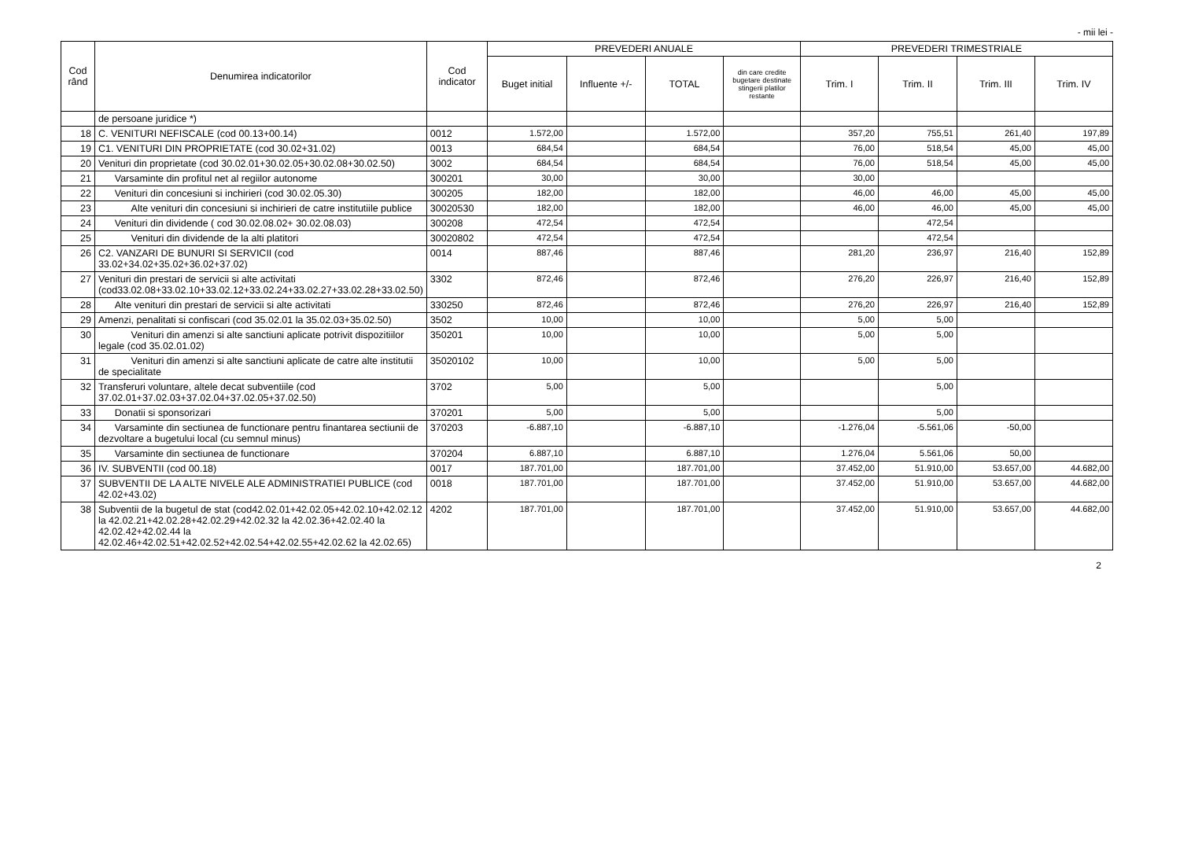- mii lei -
| Cod rând | Denumirea indicatorilor | Cod indicator | PREVEDERI ANUALE | | | | PREVEDERI TRIMESTRIALE | | | |
| --- | --- | --- | --- | --- | --- | --- | --- | --- | --- | --- |
| | | | Buget initial | Influente +/- | TOTAL | din care credite bugetare destinate stingerii platilor restante | Trim. I | Trim. II | Trim. III | Trim. IV |
| | de persoane juridice *) | | | | | | | | | |
| 18 | C. VENITURI NEFISCALE (cod 00.13+00.14) | 0012 | 1.572,00 | | 1.572,00 | | 357,20 | 755,51 | 261,40 | 197,89 |
| 19 | C1. VENITURI DIN PROPRIETATE (cod 30.02+31.02) | 0013 | 684,54 | | 684,54 | | 76,00 | 518,54 | 45,00 | 45,00 |
| 20 | Venituri din proprietate (cod 30.02.01+30.02.05+30.02.08+30.02.50) | 3002 | 684,54 | | 684,54 | | 76,00 | 518,54 | 45,00 | 45,00 |
| 21 | Varsaminte din profitul net al regiilor autonome | 300201 | 30,00 | | 30,00 | | 30,00 | | | |
| 22 | Venituri din concesiuni si inchirieri (cod 30.02.05.30) | 300205 | 182,00 | | 182,00 | | 46,00 | 46,00 | 45,00 | 45,00 |
| 23 | Alte venituri din concesiuni si inchirieri de catre institutiile publice | 30020530 | 182,00 | | 182,00 | | 46,00 | 46,00 | 45,00 | 45,00 |
| 24 | Venituri din dividende ( cod 30.02.08.02+ 30.02.08.03) | 300208 | 472,54 | | 472,54 | | | 472,54 | | |
| 25 | Venituri din dividende de la alti platitori | 30020802 | 472,54 | | 472,54 | | | 472,54 | | |
| 26 | C2. VANZARI DE BUNURI SI SERVICII (cod 33.02+34.02+35.02+36.02+37.02) | 0014 | 887,46 | | 887,46 | | 281,20 | 236,97 | 216,40 | 152,89 |
| 27 | Venituri din prestari de servicii si alte activitati (cod33.02.08+33.02.10+33.02.12+33.02.24+33.02.27+33.02.28+33.02.50) | 3302 | 872,46 | | 872,46 | | 276,20 | 226,97 | 216,40 | 152,89 |
| 28 | Alte venituri din prestari de servicii si alte activitati | 330250 | 872,46 | | 872,46 | | 276,20 | 226,97 | 216,40 | 152,89 |
| 29 | Amenzi, penalitati si confiscari (cod 35.02.01 la 35.02.03+35.02.50) | 3502 | 10,00 | | 10,00 | | 5,00 | 5,00 | | |
| 30 | Venituri din amenzi si alte sanctiuni aplicate potrivit dispozitiilor legale (cod 35.02.01.02) | 350201 | 10,00 | | 10,00 | | 5,00 | 5,00 | | |
| 31 | Venituri din amenzi si alte sanctiuni aplicate de catre alte institutii de specialitate | 35020102 | 10,00 | | 10,00 | | 5,00 | 5,00 | | |
| 32 | Transferuri voluntare, altele decat subventiile (cod 37.02.01+37.02.03+37.02.04+37.02.05+37.02.50) | 3702 | 5,00 | | 5,00 | | | 5,00 | | |
| 33 | Donatii si sponsorizari | 370201 | 5,00 | | 5,00 | | | 5,00 | | |
| 34 | Varsaminte din sectiunea de functionare pentru finantarea sectiunii de dezvoltare a bugetului local (cu semnul minus) | 370203 | -6.887,10 | | -6.887,10 | | -1.276,04 | -5.561,06 | -50,00 | |
| 35 | Varsaminte din sectiunea de functionare | 370204 | 6.887,10 | | 6.887,10 | | 1.276,04 | 5.561,06 | 50,00 | |
| 36 | IV. SUBVENTII (cod 00.18) | 0017 | 187.701,00 | | 187.701,00 | | 37.452,00 | 51.910,00 | 53.657,00 | 44.682,00 |
| 37 | SUBVENTII DE LA ALTE NIVELE ALE ADMINISTRATIEI PUBLICE (cod 42.02+43.02) | 0018 | 187.701,00 | | 187.701,00 | | 37.452,00 | 51.910,00 | 53.657,00 | 44.682,00 |
| 38 | Subventii de la bugetul de stat (cod42.02.01+42.02.05+42.02.10+42.02.12 la 42.02.21+42.02.28+42.02.29+42.02.32 la 42.02.36+42.02.40 la 42.02.42+42.02.44 la 42.02.46+42.02.51+42.02.52+42.02.54+42.02.55+42.02.62 la 42.02.65) | 4202 | 187.701,00 | | 187.701,00 | | 37.452,00 | 51.910,00 | 53.657,00 | 44.682,00 |
2